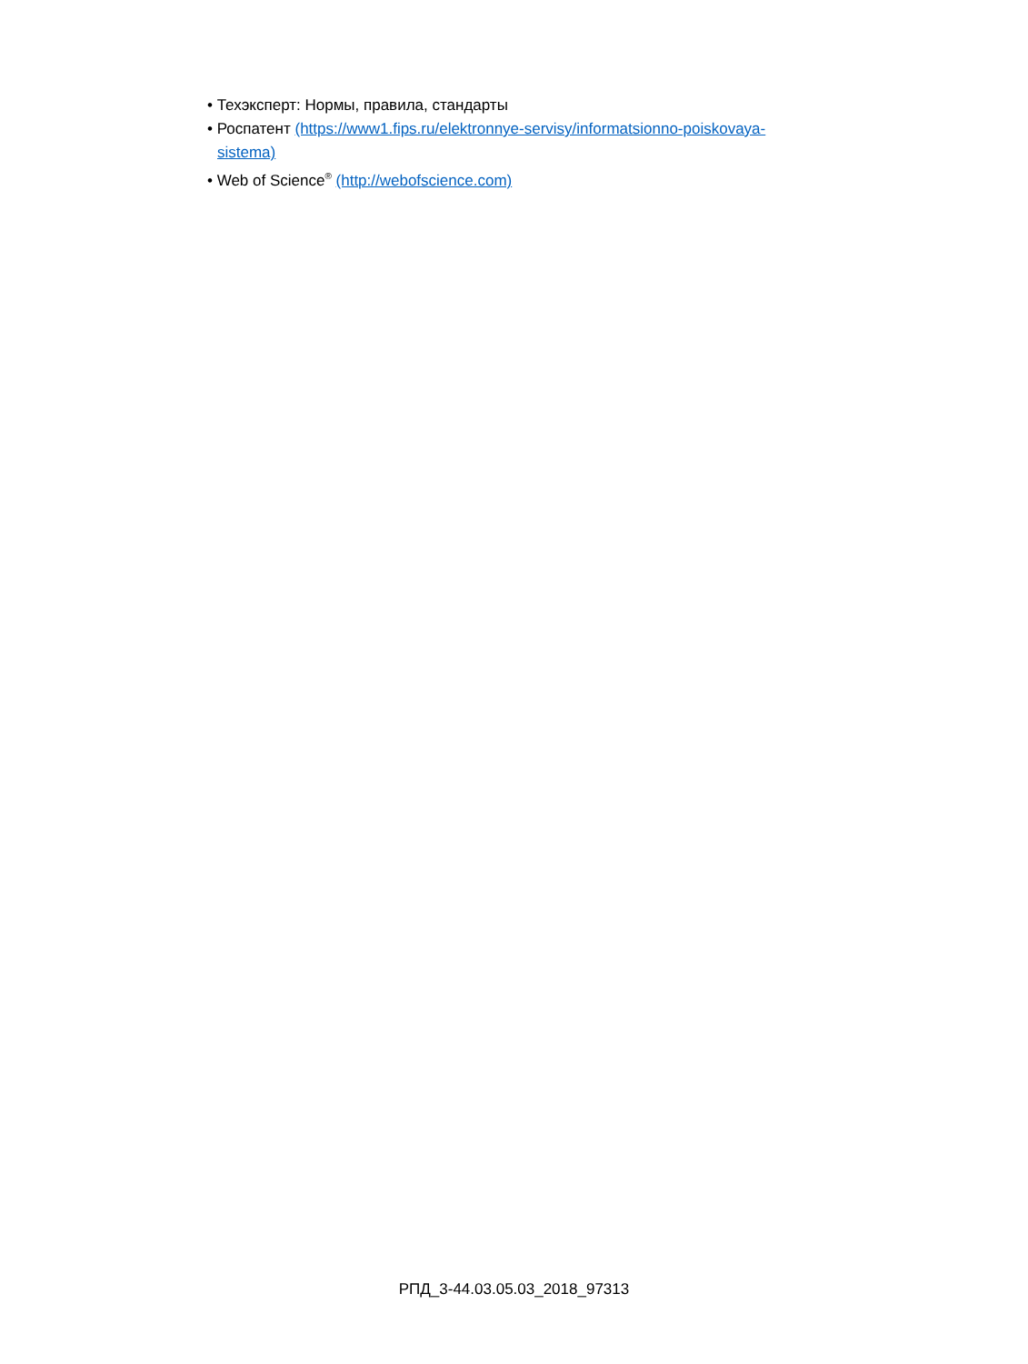• Техэксперт: Нормы, правила, стандарты
• Роспатент (https://www1.fips.ru/elektronnye-servisy/informatsionno-poiskovaya-
sistema)
• Web of Science<sup>®</sup> (http://webofscience.com)
РПД_3-44.03.05.03_2018_97313